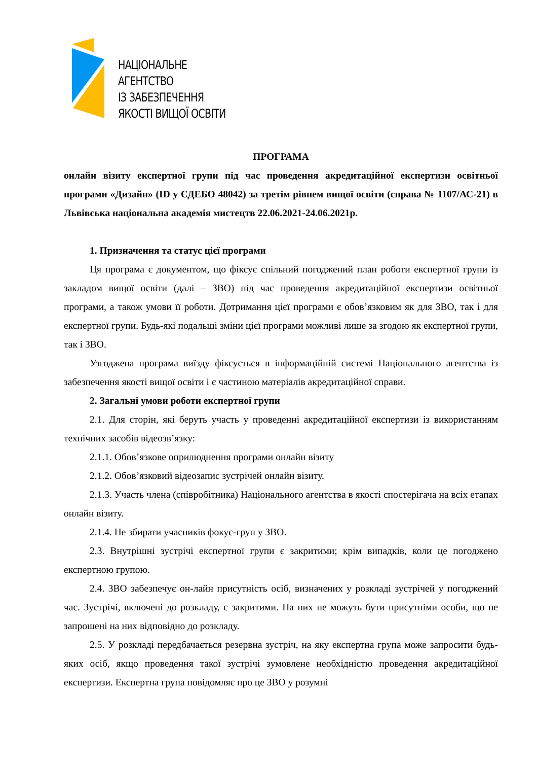НАЦІОНАЛЬНЕ
АГЕНТСТВО
ІЗ ЗАБЕЗПЕЧЕННЯ
ЯКОСТІ ВИЩОЇ ОСВІТИ
ПРОГРАМА
онлайн візиту експертної групи під час проведення акредитаційної експертизи освітньої програми «Дизайн» (ID у ЄДЕБО 48042) за третім рівнем вищої освіти (справа № 1107/АС-21) в Львівська національна академія мистецтв 22.06.2021-24.06.2021р.
1. Призначення та статус цієї програми
Ця програма є документом, що фіксує спільний погоджений план роботи експертної групи із закладом вищої освіти (далі – ЗВО) під час проведення акредитаційної експертизи освітньої програми, а також умови її роботи. Дотримання цієї програми є обов’язковим як для ЗВО, так і для експертної групи. Будь-які подальші зміни цієї програми можливі лише за згодою як експертної групи, так і ЗВО.
Узгоджена програма виїзду фіксується в інформаційній системі Національного агентства із забезпечення якості вищої освіти і є частиною матеріалів акредитаційної справи.
2. Загальні умови роботи експертної групи
2.1. Для сторін, які беруть участь у проведенні акредитаційної експертизи із використанням технічних засобів відеозв’язку:
2.1.1. Обов’язкове оприлюднення програми онлайн візиту
2.1.2. Обов’язковий відеозапис зустрічей онлайн візиту.
2.1.3. Участь члена (співробітника) Національного агентства в якості спостерігача на всіх етапах онлайн візиту.
2.1.4. Не збирати учасників фокус-груп у ЗВО.
2.3. Внутрішні зустрічі експертної групи є закритими; крім випадків, коли це погоджено експертною групою.
2.4. ЗВО забезпечує он-лайн присутність осіб, визначених у розкладі зустрічей у погоджений час. Зустрічі, включені до розкладу, є закритими. На них не можуть бути присутніми особи, що не запрошені на них відповідно до розкладу.
2.5. У розкладі передбачається резервна зустріч, на яку експертна група може запросити будь-яких осіб, якщо проведення такої зустрічі зумовлене необхідністю проведення акредитаційної експертизи. Експертна група повідомляє про це ЗВО у розумні